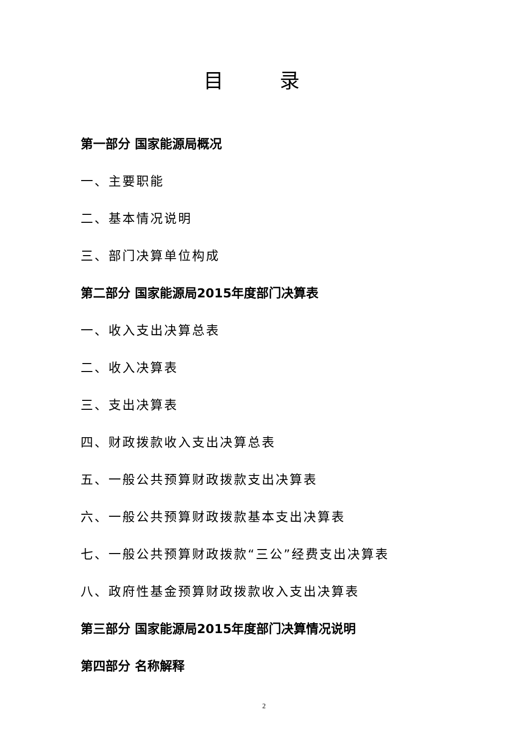目 录
第一部分 国家能源局概况
一、主要职能
二、基本情况说明
三、部门决算单位构成
第二部分 国家能源局2015年度部门决算表
一、收入支出决算总表
二、收入决算表
三、支出决算表
四、财政拨款收入支出决算总表
五、一般公共预算财政拨款支出决算表
六、一般公共预算财政拨款基本支出决算表
七、一般公共预算财政拨款“三公”经费支出决算表
八、政府性基金预算财政拨款收入支出决算表
第三部分 国家能源局2015年度部门决算情况说明
第四部分 名称解释
2